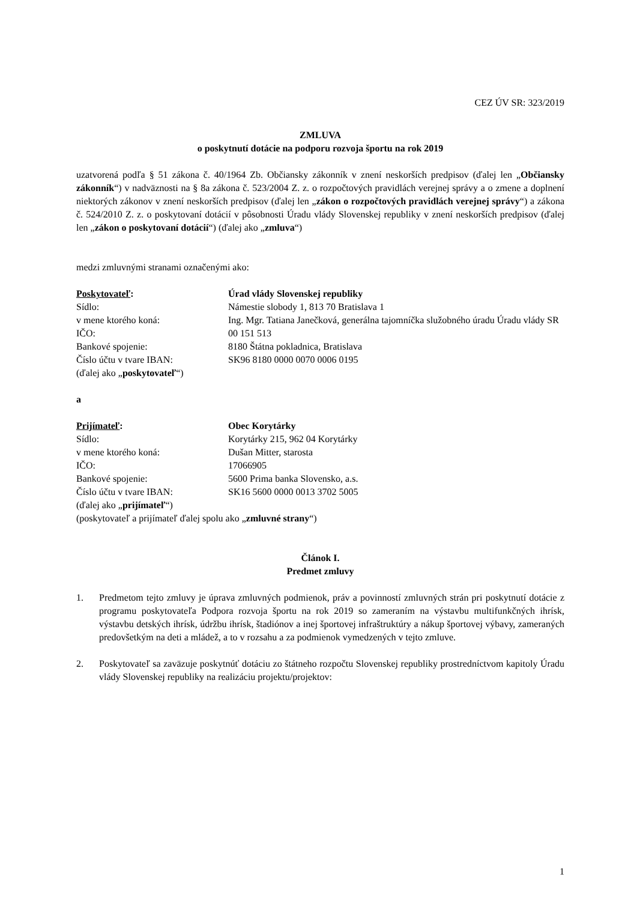CEZ ÚV SR: 323/2019
ZMLUVA
o poskytnutí dotácie na podporu rozvoja športu na rok 2019
uzatvorená podľa § 51 zákona č. 40/1964 Zb. Občiansky zákonník v znení neskorších predpisov (ďalej len „Občiansky zákonník“) v nadväznosti na § 8a zákona č. 523/2004 Z. z. o rozpočtových pravidlách verejnej správy a o zmene a doplnení niektorých zákonov v znení neskorších predpisov (ďalej len „zákon o rozpočtových pravidlách verejnej správy“) a zákona č. 524/2010 Z. z. o poskytovaní dotácií v pôsobnosti Úradu vlády Slovenskej republiky v znení neskorších predpisov (ďalej len „zákon o poskytovaní dotácií“) (ďalej ako „zmluva“)
medzi zmluvnými stranami označenými ako:
Poskytovateľ: Úrad vlády Slovenskej republiky
Sídlo: Námestie slobody 1, 813 70 Bratislava 1
v mene ktorého koná: Ing. Mgr. Tatiana Janečková, generálna tajomníčka služobného úradu Úradu vlády SR
IČO: 00 151 513
Bankové spojenie: 8180 Štátna pokladnica, Bratislava
Číslo účtu v tvare IBAN: SK96 8180 0000 0070 0006 0195
(ďalej ako „poskytovateľ“)
a
Prijímateľ: Obec Korytárky
Sídlo: Korytárky 215, 962 04 Korytárky
v mene ktorého koná: Dušan Mitter, starosta
IČO: 17066905
Bankové spojenie: 5600 Prima banka Slovensko, a.s.
Číslo účtu v tvare IBAN: SK16 5600 0000 0013 3702 5005
(ďalej ako „prijímateľ“)
(poskytovateľ a prijímateľ ďalej spolu ako „zmluvné strany“)
Článok I.
Predmet zmluvy
1. Predmetom tejto zmluvy je úprava zmluvných podmienok, práv a povinností zmluvných strán pri poskytnutí dotácie z programu poskytovateľa Podpora rozvoja športu na rok 2019 so zameraním na výstavbu multifunkčných ihrísk, výstavbu detských ihrísk, údržbu ihrísk, štadiónov a inej športovej infraštruktúry a nákup športovej výbavy, zameraných predovšetkým na deti a mládež, a to v rozsahu a za podmienok vymedzených v tejto zmluve.
2. Poskytovateľ sa zaväzuje poskytnúť dotáciu zo štátneho rozpočtu Slovenskej republiky prostredníctvom kapitoly Úradu vlády Slovenskej republiky na realizáciu projektu/projektov:
1